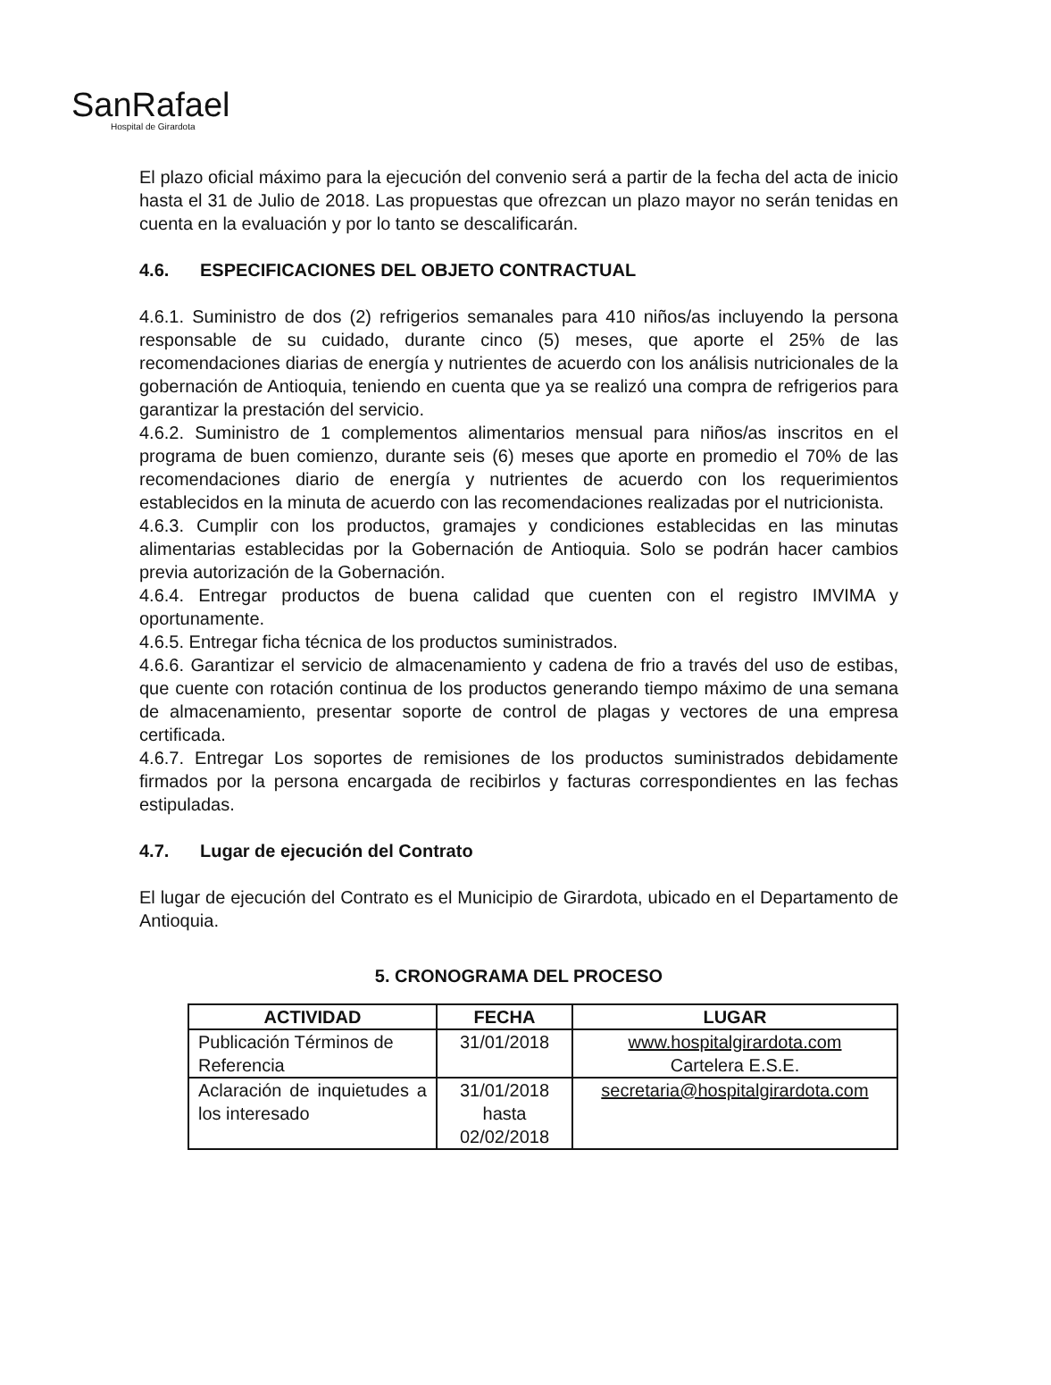SanRafael
Hospital de Girardota
El plazo oficial máximo para la ejecución del convenio será a partir de la fecha del acta de inicio hasta el 31 de Julio de 2018. Las propuestas que ofrezcan un plazo mayor no serán tenidas en cuenta en la evaluación y por lo tanto se descalificarán.
4.6. ESPECIFICACIONES DEL OBJETO CONTRACTUAL
4.6.1. Suministro de dos (2) refrigerios semanales para 410 niños/as incluyendo la persona responsable de su cuidado, durante cinco (5) meses, que aporte el 25% de las recomendaciones diarias de energía y nutrientes de acuerdo con los análisis nutricionales de la gobernación de Antioquia, teniendo en cuenta que ya se realizó una compra de refrigerios para garantizar la prestación del servicio.
4.6.2. Suministro de 1 complementos alimentarios mensual para niños/as inscritos en el programa de buen comienzo, durante seis (6) meses que aporte en promedio el 70% de las recomendaciones diario de energía y nutrientes de acuerdo con los requerimientos establecidos en la minuta de acuerdo con las recomendaciones realizadas por el nutricionista.
4.6.3. Cumplir con los productos, gramajes y condiciones establecidas en las minutas alimentarias establecidas por la Gobernación de Antioquia. Solo se podrán hacer cambios previa autorización de la Gobernación.
4.6.4. Entregar productos de buena calidad que cuenten con el registro IMVIMA y oportunamente.
4.6.5. Entregar ficha técnica de los productos suministrados.
4.6.6. Garantizar el servicio de almacenamiento y cadena de frio a través del uso de estibas, que cuente con rotación continua de los productos generando tiempo máximo de una semana de almacenamiento, presentar soporte de control de plagas y vectores de una empresa certificada.
4.6.7. Entregar Los soportes de remisiones de los productos suministrados debidamente firmados por la persona encargada de recibirlos y facturas correspondientes en las fechas estipuladas.
4.7. Lugar de ejecución del Contrato
El lugar de ejecución del Contrato es el Municipio de Girardota, ubicado en el Departamento de Antioquia.
5. CRONOGRAMA DEL PROCESO
| ACTIVIDAD | FECHA | LUGAR |
| --- | --- | --- |
| Publicación Términos de Referencia | 31/01/2018 | www.hospitalgirardota.com Cartelera E.S.E. |
| Aclaración de inquietudes a los interesado | 31/01/2018 hasta 02/02/2018 | secretaria@hospitalgirardota.com |